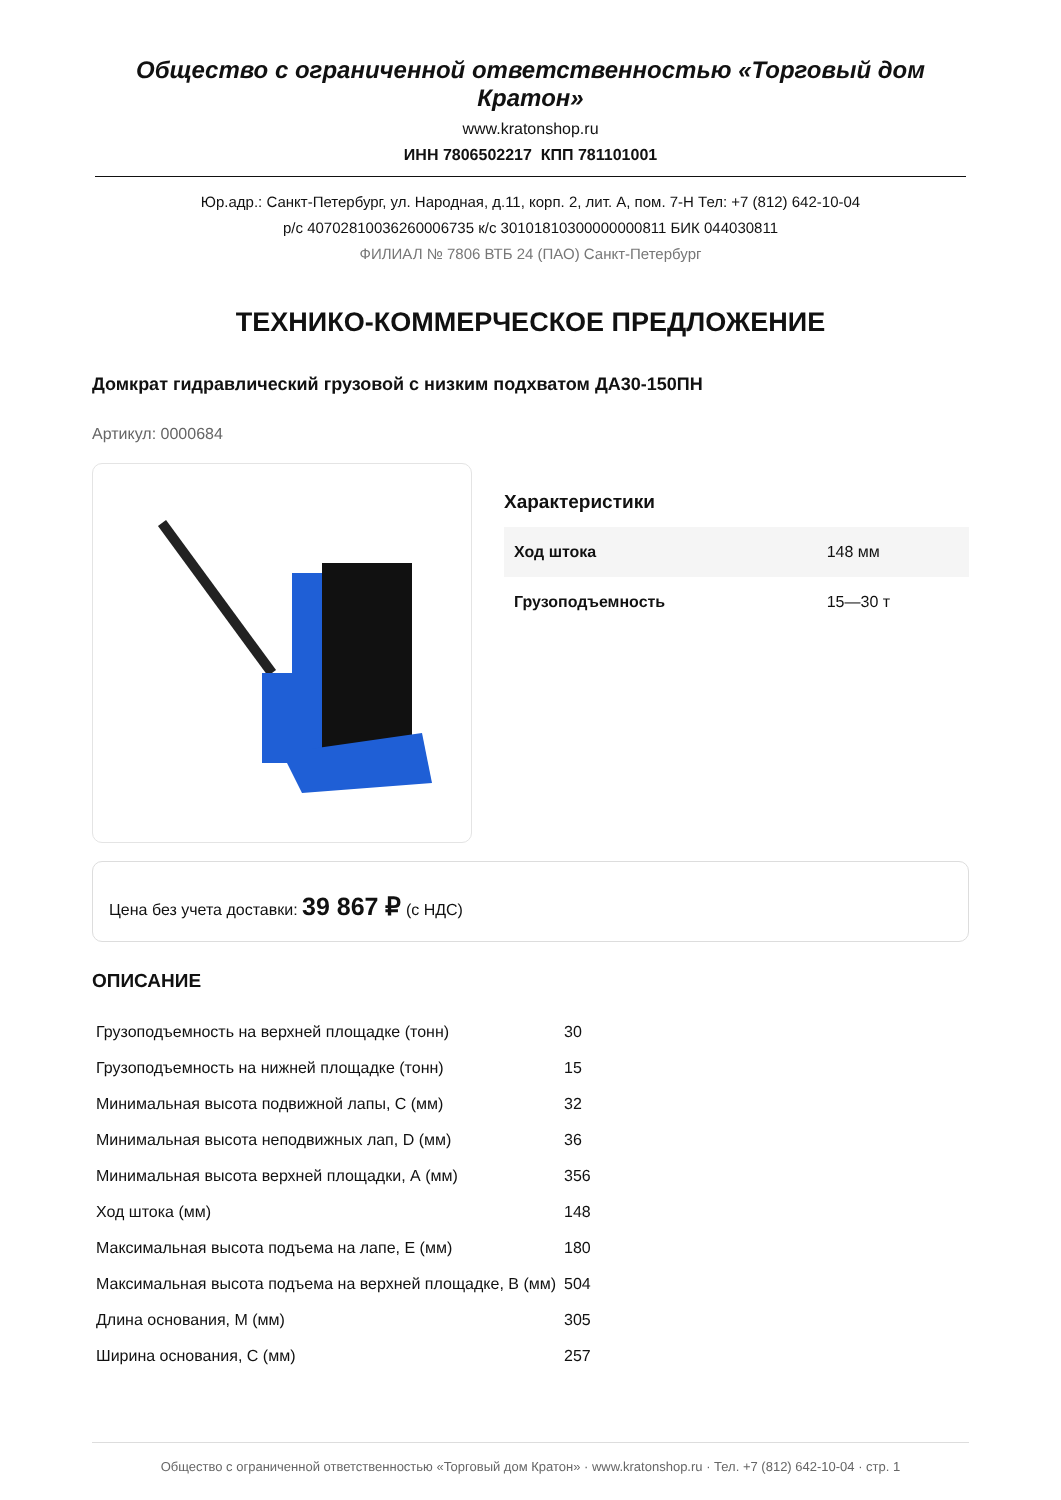Общество с ограниченной ответственностью «Торговый дом Кратон»
www.kratonshop.ru
ИНН 7806502217 КПП 781101001
Юр.адр.: Санкт-Петербург, ул. Народная, д.11, корп. 2, лит. А, пом. 7-Н Тел: +7 (812) 642-10-04
р/с 40702810036260006735 к/с 30101810300000000811 БИК 044030811
ФИЛИАЛ № 7806 ВТБ 24 (ПАО) Санкт-Петербург
ТЕХНИКО-КОММЕРЧЕСКОЕ ПРЕДЛОЖЕНИЕ
Домкрат гидравлический грузовой с низким подхватом ДА30-150ПН
Артикул: 0000684
Характеристики
| Ход штока | 148 мм |
| Грузоподъемность | 15—30 т |
Цена без учета доставки: 39 867 ₽ (с НДС)
ОПИСАНИЕ
| Грузоподъемность на верхней площадке (тонн) | 30 |
| Грузоподъемность на нижней площадке (тонн) | 15 |
| Минимальная высота подвижной лапы, С (мм) | 32 |
| Минимальная высота неподвижных лап, D (мм) | 36 |
| Минимальная высота верхней площадки, А (мм) | 356 |
| Ход штока (мм) | 148 |
| Максимальная высота подъема на лапе, Е (мм) | 180 |
| Максимальная высота подъема на верхней площадке, В (мм) | 504 |
| Длина основания, М (мм) | 305 |
| Ширина основания, С (мм) | 257 |
Общество с ограниченной ответственностью «Торговый дом Кратон» · www.kratonshop.ru · Тел. +7 (812) 642-10-04 · стр. 1